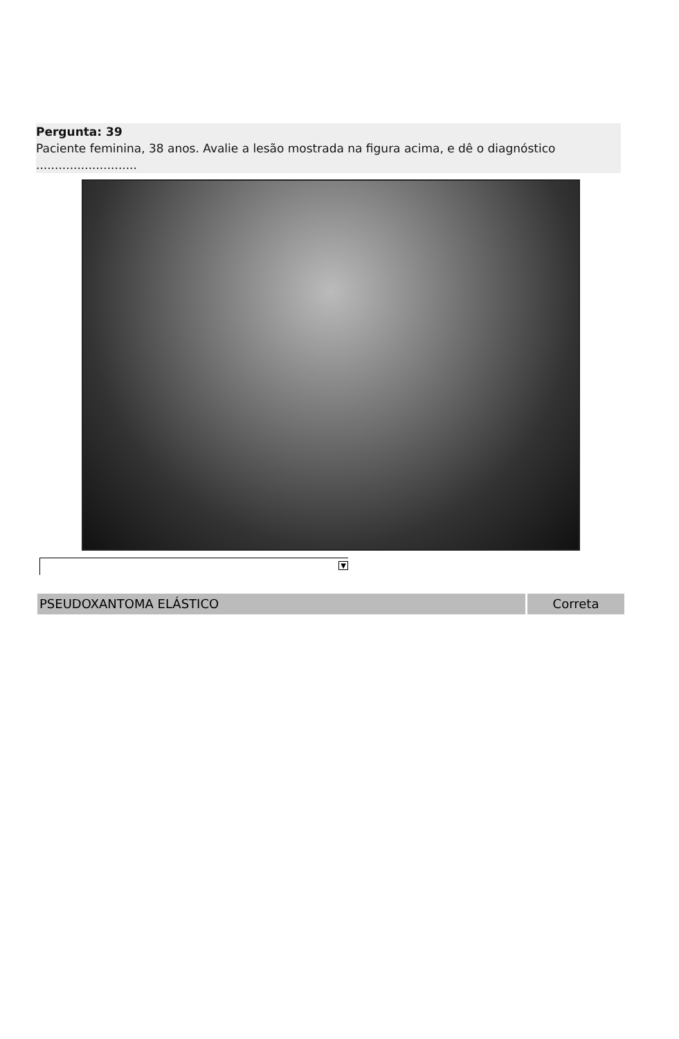Pergunta: 39
Paciente feminina, 38 anos. Avalie a lesão mostrada na figura acima, e dê o diagnóstico ...........................
▼
PSEUDOXANTOMA ELÁSTICO Correta